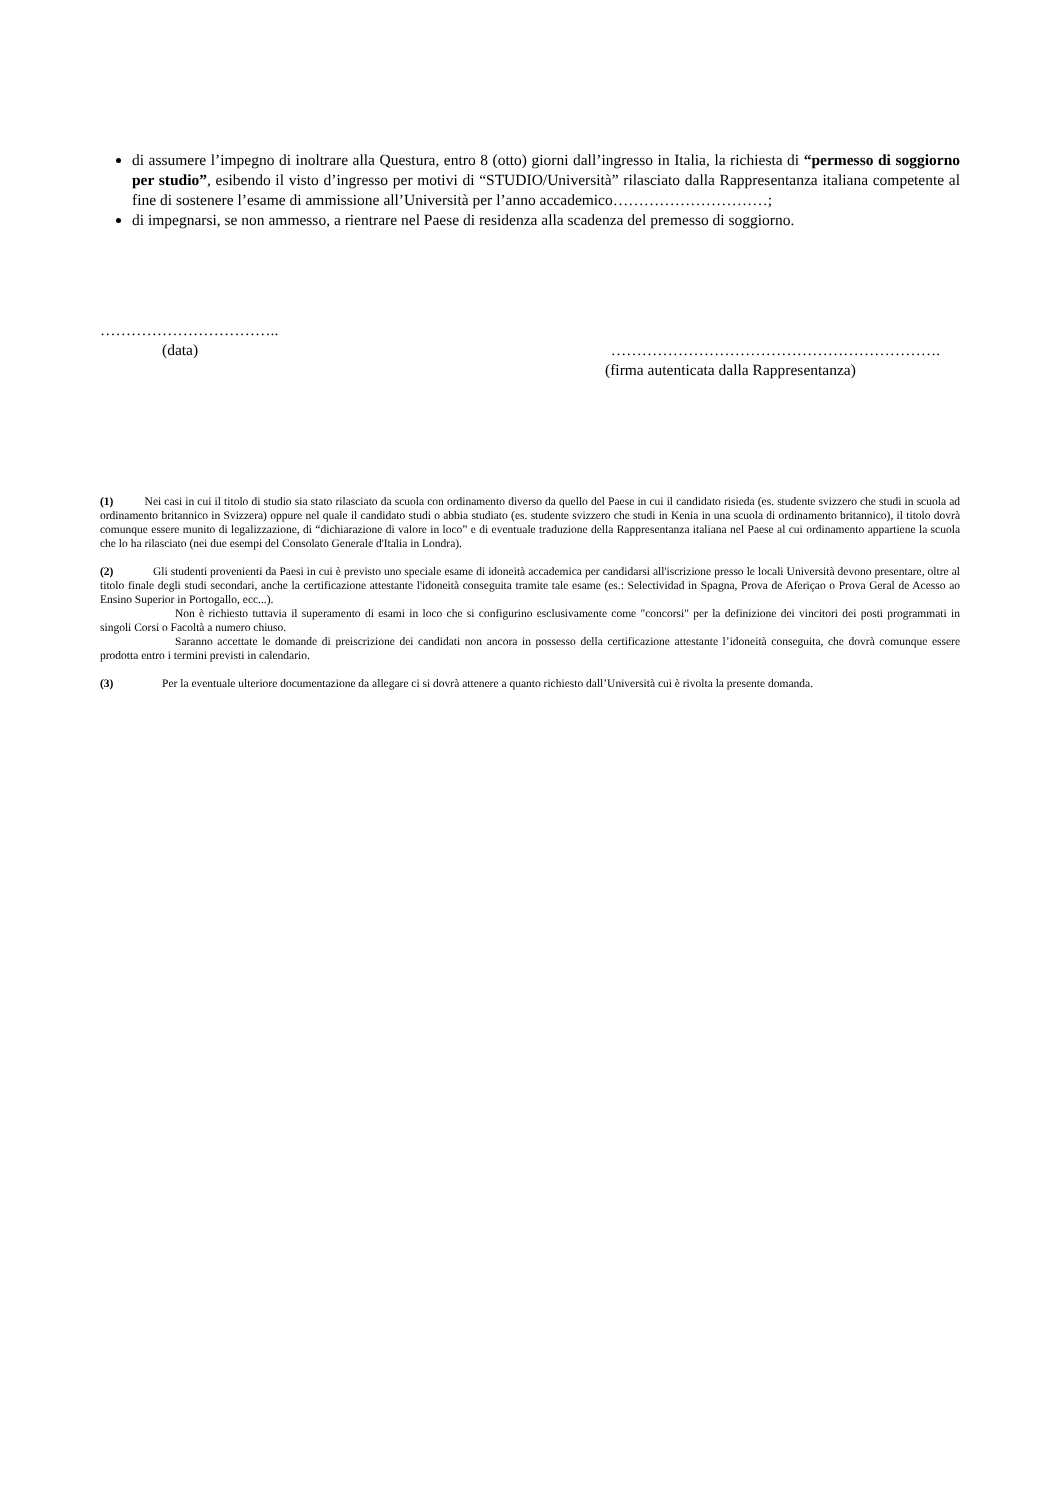di assumere l’impegno di inoltrare alla Questura, entro 8 (otto) giorni dall’ingresso in Italia, la richiesta di “permesso di soggiorno per studio”, esibendo il visto d’ingresso per motivi di “STUDIO/Università” rilasciato dalla Rappresentanza italiana competente al fine di sostenere l’esame di ammissione all’Università per l’anno accademico…………………………;
di impegnarsi, se non ammesso, a rientrare nel Paese di residenza alla scadenza del premesso di soggiorno.
……………………………..
(data) ……………………………………………………….
(firma autenticata dalla Rappresentanza)
(1) Nei casi in cui il titolo di studio sia stato rilasciato da scuola con ordinamento diverso da quello del Paese in cui il candidato risieda (es. studente svizzero che studi in scuola ad ordinamento britannico in Svizzera) oppure nel quale il candidato studi o abbia studiato (es. studente svizzero che studi in Kenia in una scuola di ordinamento britannico), il titolo dovrà comunque essere munito di legalizzazione, di “dichiarazione di valore in loco” e di eventuale traduzione della Rappresentanza italiana nel Paese al cui ordinamento appartiene la scuola che lo ha rilasciato (nei due esempi del Consolato Generale d'Italia in Londra).
(2) Gli studenti provenienti da Paesi in cui è previsto uno speciale esame di idoneità accademica per candidarsi all'iscrizione presso le locali Università devono presentare, oltre al titolo finale degli studi secondari, anche la certificazione attestante l'idoneità conseguita tramite tale esame (es.: Selectividad in Spagna, Prova de Aferiçao o Prova Geral de Acesso ao Ensino Superior in Portogallo, ecc...).
Non è richiesto tuttavia il superamento di esami in loco che si configurino esclusivamente come "concorsi" per la definizione dei vincitori dei posti programmati in singoli Corsi o Facoltà a numero chiuso.
Saranno accettate le domande di preiscrizione dei candidati non ancora in possesso della certificazione attestante l’idoneità conseguita, che dovrà comunque essere prodotta entro i termini previsti in calendario.
(3) Per la eventuale ulteriore documentazione da allegare ci si dovrà attenere a quanto richiesto dall’Università cui è rivolta la presente domanda.